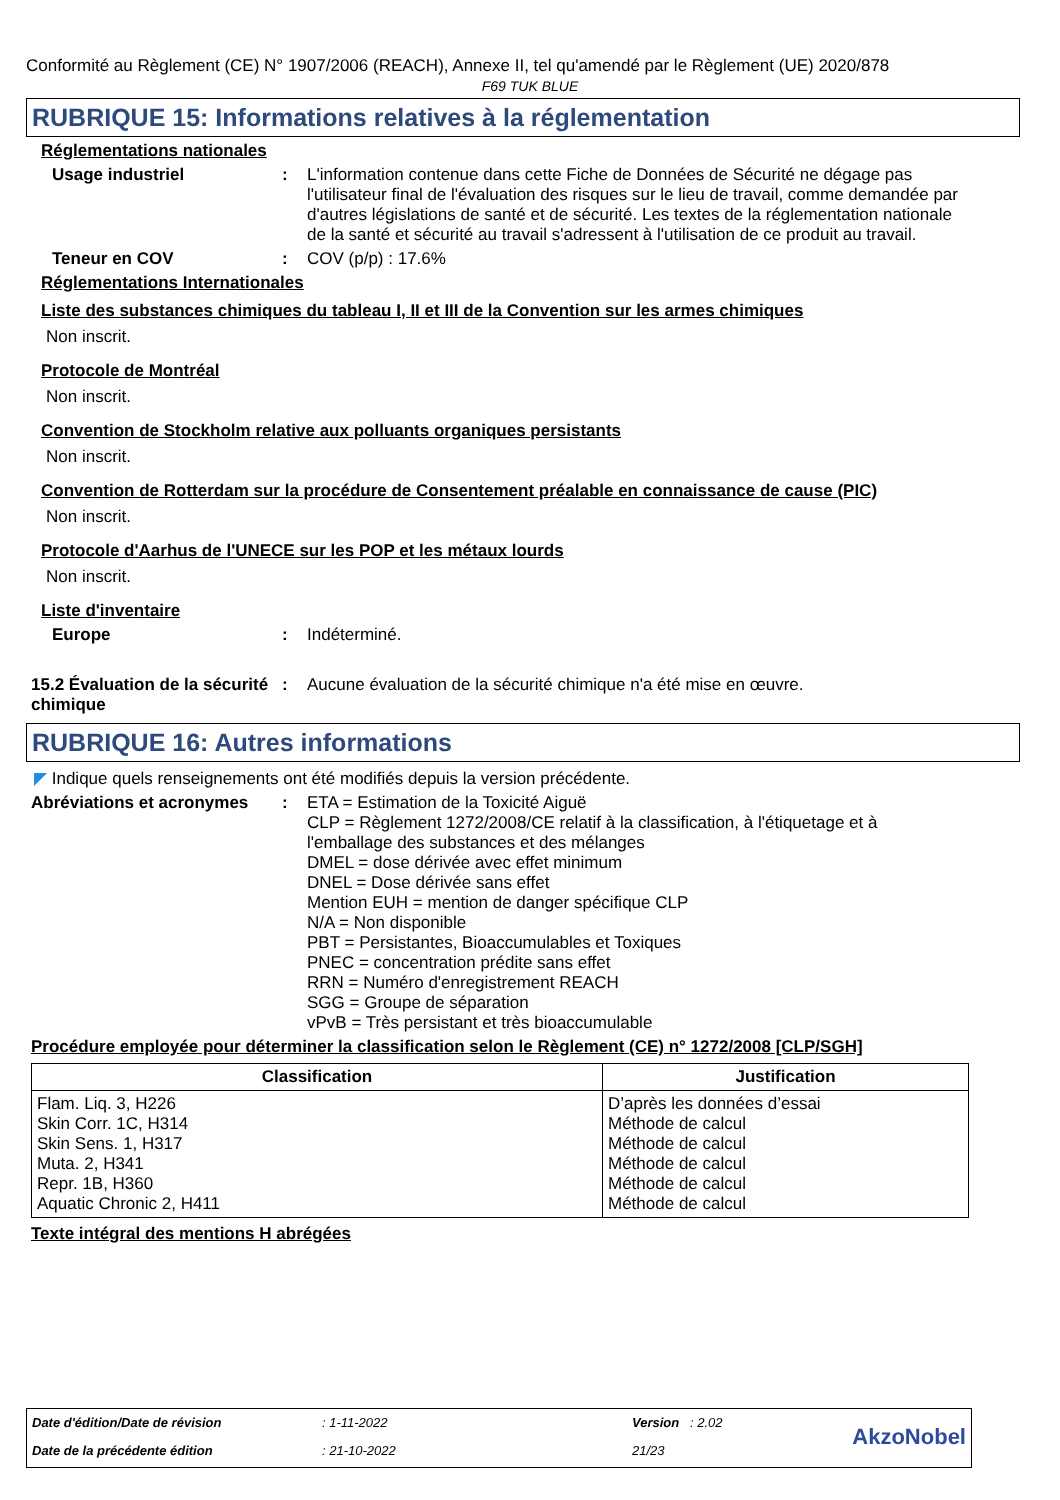Conformité au Règlement (CE) N° 1907/2006 (REACH), Annexe II, tel qu'amendé par le Règlement (UE) 2020/878
F69 TUK BLUE
RUBRIQUE 15: Informations relatives à la réglementation
Réglementations nationales
Usage industriel :
L'information contenue dans cette Fiche de Données de Sécurité ne dégage pas l'utilisateur final de l'évaluation des risques sur le lieu de travail, comme demandée par d'autres législations de santé et de sécurité. Les textes de la réglementation nationale de la santé et sécurité au travail s'adressent à l'utilisation de ce produit au travail.
Teneur en COV :
COV (p/p) : 17.6%
Réglementations Internationales
Liste des substances chimiques du tableau I, II et III de la Convention sur les armes chimiques
Non inscrit.
Protocole de Montréal
Non inscrit.
Convention de Stockholm relative aux polluants organiques persistants
Non inscrit.
Convention de Rotterdam sur la procédure de Consentement préalable en connaissance de cause (PIC)
Non inscrit.
Protocole d'Aarhus de l'UNECE sur les POP et les métaux lourds
Non inscrit.
Liste d'inventaire
Europe :
Indéterminé.
15.2 Évaluation de la sécurité chimique
:
Aucune évaluation de la sécurité chimique n'a été mise en œuvre.
RUBRIQUE 16: Autres informations
◤ Indique quels renseignements ont été modifiés depuis la version précédente.
Abréviations et acronymes
:
ETA = Estimation de la Toxicité Aiguë
CLP = Règlement 1272/2008/CE relatif à la classification, à l'étiquetage et à l'emballage des substances et des mélanges
DMEL = dose dérivée avec effet minimum
DNEL = Dose dérivée sans effet
Mention EUH = mention de danger spécifique CLP
N/A = Non disponible
PBT = Persistantes, Bioaccumulables et Toxiques
PNEC = concentration prédite sans effet
RRN = Numéro d'enregistrement REACH
SGG = Groupe de séparation
vPvB = Très persistant et très bioaccumulable
Procédure employée pour déterminer la classification selon le Règlement (CE) n° 1272/2008 [CLP/SGH]
| Classification | Justification |
| --- | --- |
| Flam. Liq. 3, H226 Skin Corr. 1C, H314 Skin Sens. 1, H317 Muta. 2, H341 Repr. 1B, H360 Aquatic Chronic 2, H411 | D’après les données d’essai Méthode de calcul Méthode de calcul Méthode de calcul Méthode de calcul Méthode de calcul |
Texte intégral des mentions H abrégées
| Date d'édition/Date de révision | : 1-11-2022 | Version : 2.02 | AkzoNobel |
| Date de la précédente édition | : 21-10-2022 | 21/23 | |